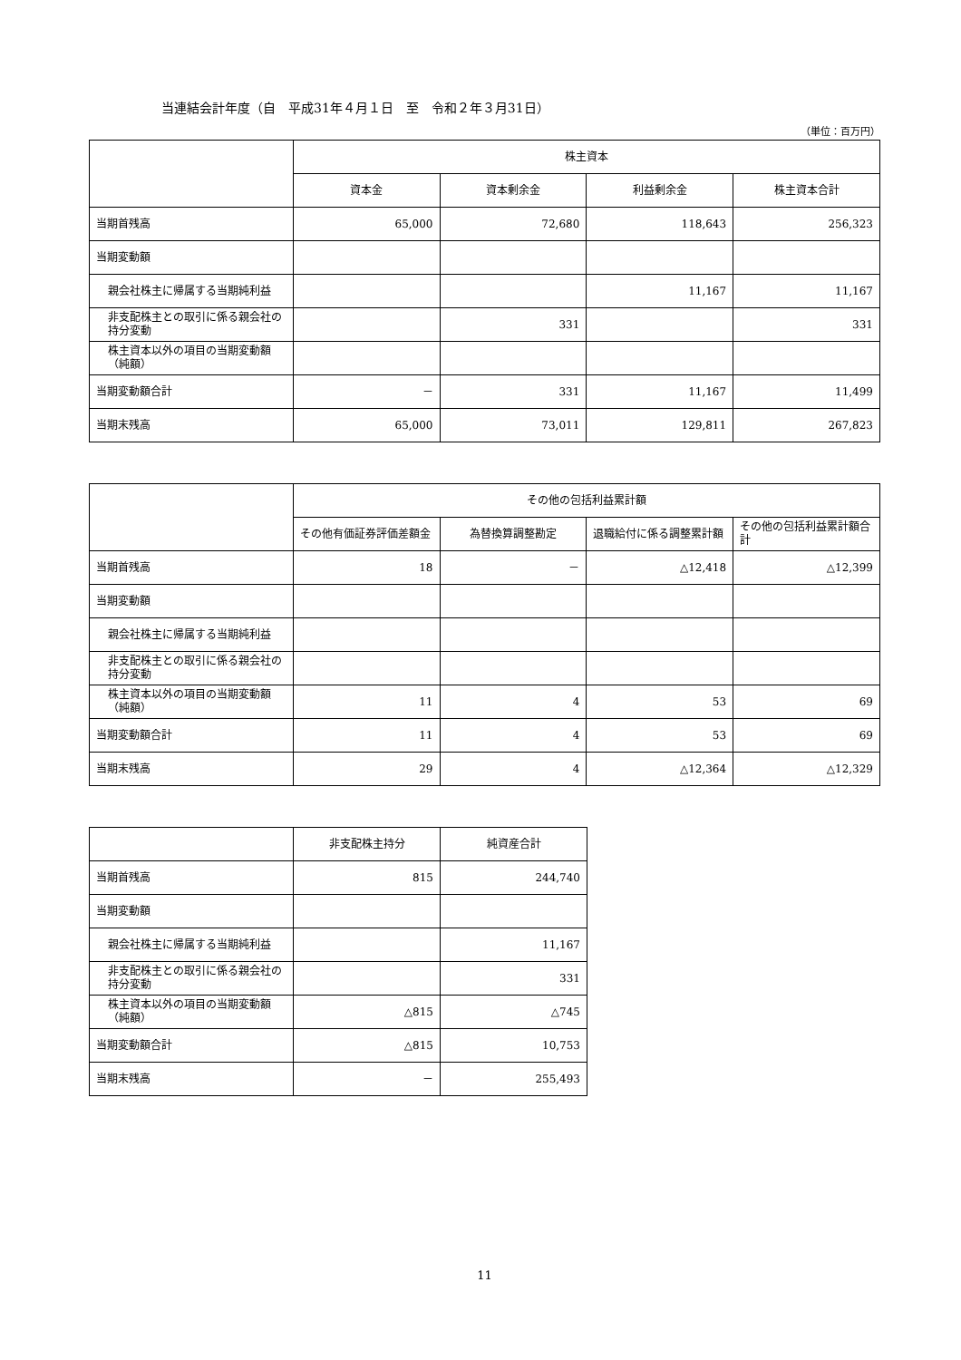当連結会計年度（自　平成31年４月１日　至　令和２年３月31日）
（単位：百万円）
| | 株主資本 | | | |
| | 資本金 | 資本剰余金 | 利益剰余金 | 株主資本合計 |
| 当期首残高 | 65,000 | 72,680 | 118,643 | 256,323 |
| 当期変動額 | | | | |
| 親会社株主に帰属する当期純利益 | | | 11,167 | 11,167 |
| 非支配株主との取引に係る親会社の持分変動 | | 331 | | 331 |
| 株主資本以外の項目の当期変動額（純額） | | | | |
| 当期変動額合計 | － | 331 | 11,167 | 11,499 |
| 当期末残高 | 65,000 | 73,011 | 129,811 | 267,823 |
| | その他の包括利益累計額 | | | |
| | その他有価証券評価差額金 | 為替換算調整勘定 | 退職給付に係る調整累計額 | その他の包括利益累計額合計 |
| 当期首残高 | 18 | － | △12,418 | △12,399 |
| 当期変動額 | | | | |
| 親会社株主に帰属する当期純利益 | | | | |
| 非支配株主との取引に係る親会社の持分変動 | | | | |
| 株主資本以外の項目の当期変動額（純額） | 11 | 4 | 53 | 69 |
| 当期変動額合計 | 11 | 4 | 53 | 69 |
| 当期末残高 | 29 | 4 | △12,364 | △12,329 |
| | 非支配株主持分 | 純資産合計 |
| 当期首残高 | 815 | 244,740 |
| 当期変動額 | | |
| 親会社株主に帰属する当期純利益 | | 11,167 |
| 非支配株主との取引に係る親会社の持分変動 | | 331 |
| 株主資本以外の項目の当期変動額（純額） | △815 | △745 |
| 当期変動額合計 | △815 | 10,753 |
| 当期末残高 | － | 255,493 |
11